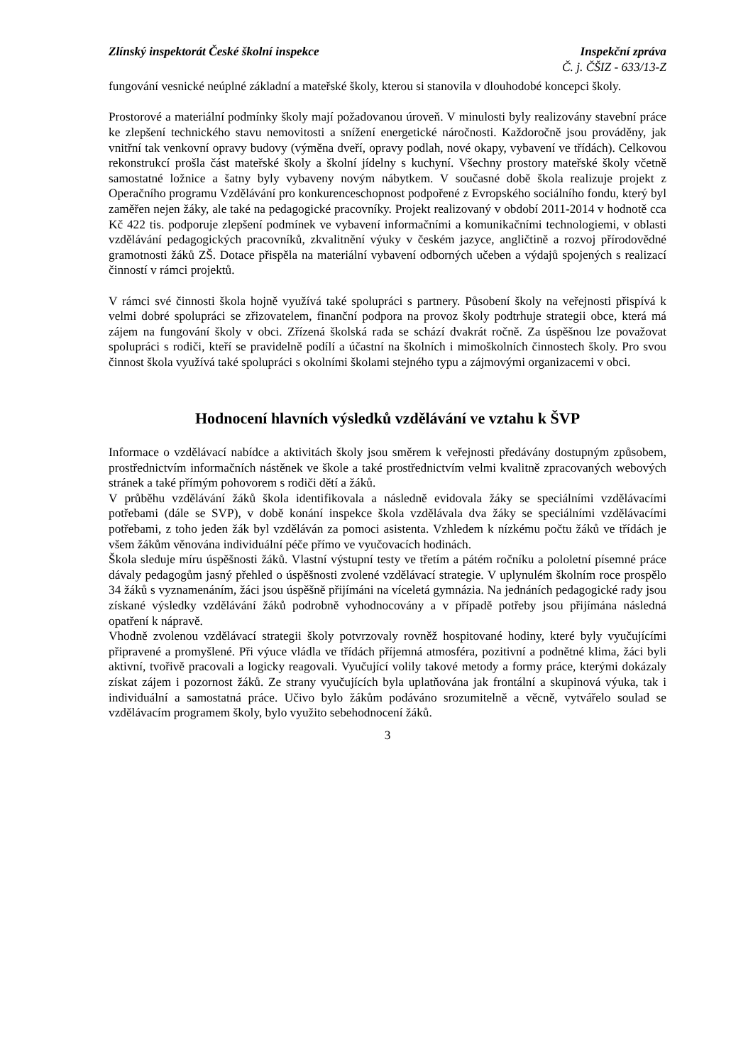Zlínský inspektorát České školní inspekce Inspekční zpráva
Č. j. ČŠIZ - 633/13-Z
fungování vesnické neúplné základní a mateřské školy, kterou si stanovila v dlouhodobé koncepci školy.
Prostorové a materiální podmínky školy mají požadovanou úroveň. V minulosti byly realizovány stavební práce ke zlepšení technického stavu nemovitosti a snížení energetické náročnosti. Každoročně jsou prováděny, jak vnitřní tak venkovní opravy budovy (výměna dveří, opravy podlah, nové okapy, vybavení ve třídách). Celkovou rekonstrukcí prošla část mateřské školy a školní jídelny s kuchyní. Všechny prostory mateřské školy včetně samostatné ložnice a šatny byly vybaveny novým nábytkem. V současné době škola realizuje projekt z Operačního programu Vzdělávání pro konkurenceschopnost podpořené z Evropského sociálního fondu, který byl zaměřen nejen žáky, ale také na pedagogické pracovníky. Projekt realizovaný v období 2011-2014 v hodnotě cca Kč 422 tis. podporuje zlepšení podmínek ve vybavení informačními a komunikačními technologiemi, v oblasti vzdělávání pedagogických pracovníků, zkvalitnění výuky v českém jazyce, angličtině a rozvoj přírodovědné gramotnosti žáků ZŠ. Dotace přispěla na materiální vybavení odborných učeben a výdajů spojených s realizací činností v rámci projektů.
V rámci své činnosti škola hojně využívá také spolupráci s partnery. Působení školy na veřejnosti přispívá k velmi dobré spolupráci se zřizovatelem, finanční podpora na provoz školy podtrhuje strategii obce, která má zájem na fungování školy v obci. Zřízená školská rada se schází dvakrát ročně. Za úspěšnou lze považovat spolupráci s rodiči, kteří se pravidelně podílí a účastní na školních i mimoškolních činnostech školy. Pro svou činnost škola využívá také spolupráci s okolními školami stejného typu a zájmovými organizacemi v obci.
Hodnocení hlavních výsledků vzdělávání ve vztahu k ŠVP
Informace o vzdělávací nabídce a aktivitách školy jsou směrem k veřejnosti předávány dostupným způsobem, prostřednictvím informačních nástěnek ve škole a také prostřednictvím velmi kvalitně zpracovaných webových stránek a také přímým pohovorem s rodiči dětí a žáků.
V průběhu vzdělávání žáků škola identifikovala a následně evidovala žáky se speciálními vzdělávacími potřebami (dále se SVP), v době konání inspekce škola vzdělávala dva žáky se speciálními vzdělávacími potřebami, z toho jeden žák byl vzděláván za pomoci asistenta. Vzhledem k nízkému počtu žáků ve třídách je všem žákům věnována individuální péče přímo ve vyučovacích hodinách.
Škola sleduje míru úspěšnosti žáků. Vlastní výstupní testy ve třetím a pátém ročníku a pololetní písemné práce dávaly pedagogům jasný přehled o úspěšnosti zvolené vzdělávací strategie. V uplynulém školním roce prospělo 34 žáků s vyznamenáním, žáci jsou úspěšně přijímáni na víceletá gymnázia. Na jednáních pedagogické rady jsou získané výsledky vzdělávání žáků podrobně vyhodnocovány a v případě potřeby jsou přijímána následná opatření k nápravě.
Vhodně zvolenou vzdělávací strategii školy potvrzovaly rovněž hospitované hodiny, které byly vyučujícími připravené a promyšlené. Při výuce vládla ve třídách příjemná atmosféra, pozitivní a podnětné klima, žáci byli aktivní, tvořivě pracovali a logicky reagovali. Vyučující volily takové metody a formy práce, kterými dokázaly získat zájem i pozornost žáků. Ze strany vyučujících byla uplatňována jak frontální a skupinová výuka, tak i individuální a samostatná práce. Učivo bylo žákům podáváno srozumitelně a věcně, vytvářelo soulad se vzdělávacím programem školy, bylo využito sebehodnocení žáků.
3